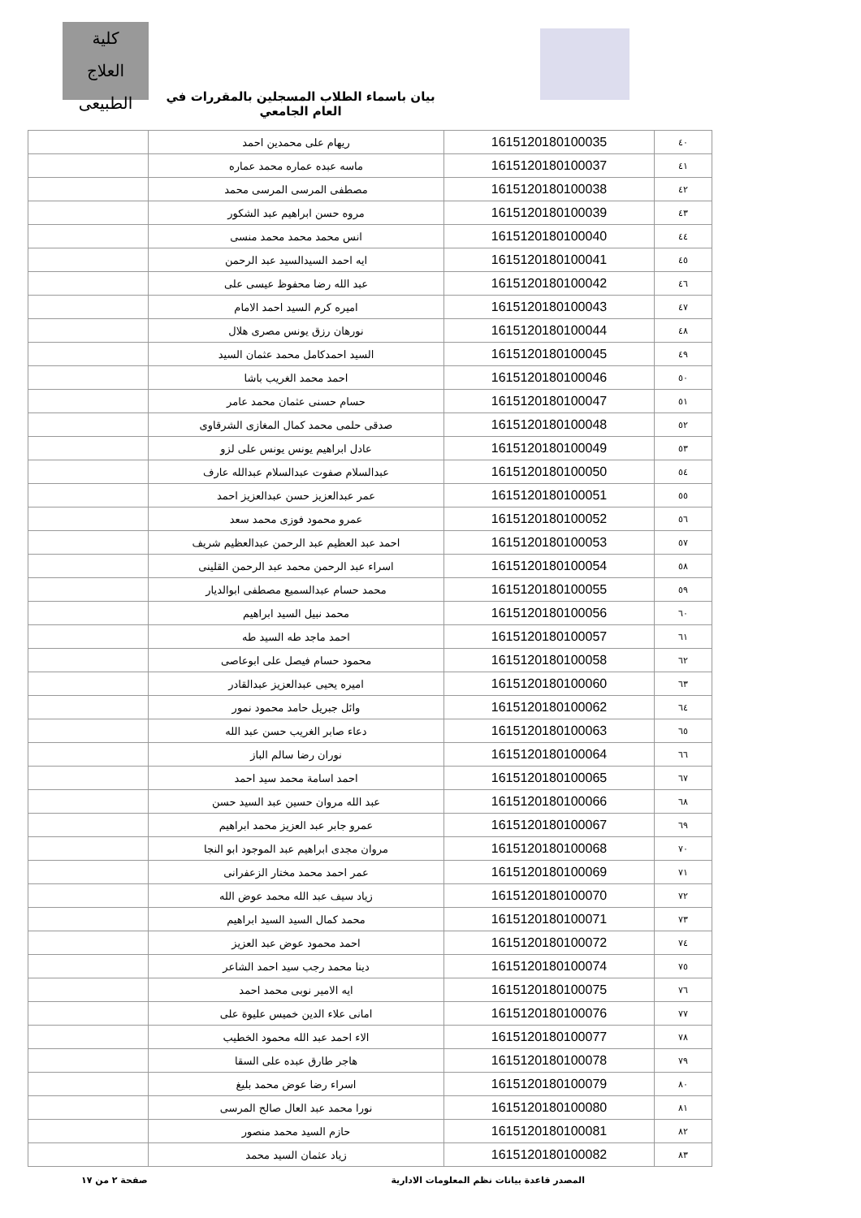كلية
العلاج الطبيعى
بيان باسماء الطلاب المسجلين بالمقررات في العام الجامعي
| ٤٠ | 1615120180100035 | ريهام على محمدين احمد | |
| ٤١ | 1615120180100037 | ماسه عبده عماره محمد عماره | |
| ٤٢ | 1615120180100038 | مصطفى المرسى المرسى محمد | |
| ٤٣ | 1615120180100039 | مروه حسن ابراهيم عبد الشكور | |
| ٤٤ | 1615120180100040 | انس محمد محمد محمد منسى | |
| ٤٥ | 1615120180100041 | ايه احمد السيدالسيد عبد الرحمن | |
| ٤٦ | 1615120180100042 | عبد الله رضا محفوظ عيسى على | |
| ٤٧ | 1615120180100043 | اميره كرم السيد احمد الامام | |
| ٤٨ | 1615120180100044 | نورهان رزق يونس مصرى هلال | |
| ٤٩ | 1615120180100045 | السيد احمدكامل محمد عثمان السيد | |
| ٥٠ | 1615120180100046 | احمد محمد الغريب باشا | |
| ٥١ | 1615120180100047 | حسام حسنى عثمان محمد عامر | |
| ٥٢ | 1615120180100048 | صدقى حلمى محمد كمال المغازى الشرقاوى | |
| ٥٣ | 1615120180100049 | عادل ابراهيم يونس يونس على لزو | |
| ٥٤ | 1615120180100050 | عبدالسلام صفوت عبدالسلام عبدالله عارف | |
| ٥٥ | 1615120180100051 | عمر عبدالعزيز حسن عبدالعزيز احمد | |
| ٥٦ | 1615120180100052 | عمرو محمود فوزى محمد سعد | |
| ٥٧ | 1615120180100053 | احمد عبد العظيم عبد الرحمن عبدالعظيم شريف | |
| ٥٨ | 1615120180100054 | اسراء عبد الرحمن محمد عبد الرحمن القلينى | |
| ٥٩ | 1615120180100055 | محمد حسام عبدالسميع مصطفى ابوالديار | |
| ٦٠ | 1615120180100056 | محمد نبيل السيد ابراهيم | |
| ٦١ | 1615120180100057 | احمد ماجد طه السيد طه | |
| ٦٢ | 1615120180100058 | محمود حسام فيصل على ابوعاصى | |
| ٦٣ | 1615120180100060 | اميره يحيى عبدالعزيز عبدالقادر | |
| ٦٤ | 1615120180100062 | وائل جبريل حامد محمود نمور | |
| ٦٥ | 1615120180100063 | دعاء صابر الغريب حسن عبد الله | |
| ٦٦ | 1615120180100064 | نوران رضا سالم الباز | |
| ٦٧ | 1615120180100065 | احمد اسامة محمد سيد احمد | |
| ٦٨ | 1615120180100066 | عبد الله مروان حسين عبد السيد حسن | |
| ٦٩ | 1615120180100067 | عمرو جابر عبد العزيز محمد ابراهيم | |
| ٧٠ | 1615120180100068 | مروان مجدى ابراهيم عبد الموجود ابو النجا | |
| ٧١ | 1615120180100069 | عمر احمد محمد مختار الزعفرانى | |
| ٧٢ | 1615120180100070 | زياد سيف عبد الله محمد عوض الله | |
| ٧٣ | 1615120180100071 | محمد كمال السيد السيد ابراهيم | |
| ٧٤ | 1615120180100072 | احمد محمود عوض عبد العزيز | |
| ٧٥ | 1615120180100074 | دينا محمد رجب سيد احمد الشاعر | |
| ٧٦ | 1615120180100075 | ايه الامير نوبى محمد احمد | |
| ٧٧ | 1615120180100076 | امانى علاء الدين خميس عليوة على | |
| ٧٨ | 1615120180100077 | الاء احمد عبد الله محمود الخطيب | |
| ٧٩ | 1615120180100078 | هاجر طارق عبده على السقا | |
| ٨٠ | 1615120180100079 | اسراء رضا عوض محمد بليغ | |
| ٨١ | 1615120180100080 | نورا محمد عبد العال صالح المرسى | |
| ٨٢ | 1615120180100081 | حازم السيد محمد منصور | |
| ٨٣ | 1615120180100082 | زياد عثمان السيد محمد | |
المصدر قاعدة بيانات نظم المعلومات الادارية صفحة ٢ من ١٧